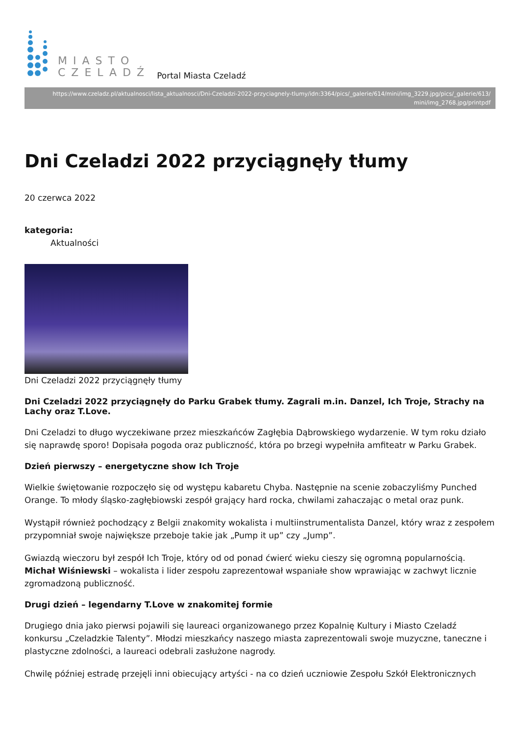MIASTO
CZELADŹ
Portal Miasta Czeladź
https://www.czeladz.pl/aktualnosci/lista_aktualnosci/Dni-Czeladzi-2022-przyciagnely-tlumy/idn:3364/pics/_galerie/614/mini/img_3229.jpg/pics/_galerie/613/ mini/img_2768.jpg/printpdf
Dni Czeladzi 2022 przyciągnęły tłumy
20 czerwca 2022
kategoria:
Aktualności
Dni Czeladzi 2022 przyciągnęły tłumy
Dni Czeladzi 2022 przyciągnęły do Parku Grabek tłumy. Zagrali m.in. Danzel, Ich Troje, Strachy na Lachy oraz T.Love.
Dni Czeladzi to długo wyczekiwane przez mieszkańców Zagłębia Dąbrowskiego wydarzenie. W tym roku działo się naprawdę sporo! Dopisała pogoda oraz publiczność, która po brzegi wypełniła amfiteatr w Parku Grabek.
Dzień pierwszy – energetyczne show Ich Troje
Wielkie świętowanie rozpoczęło się od występu kabaretu Chyba. Następnie na scenie zobaczyliśmy Punched Orange. To młody śląsko-zagłębiowski zespół grający hard rocka, chwilami zahaczając o metal oraz punk.
Wystąpił również pochodzący z Belgii znakomity wokalista i multiinstrumentalista Danzel, który wraz z zespołem przypomniał swoje największe przeboje takie jak „Pump it up” czy „Jump”.
Gwiazdą wieczoru był zespół Ich Troje, który od od ponad ćwierć wieku cieszy się ogromną popularnością. Michał Wiśniewski – wokalista i lider zespołu zaprezentował wspaniałe show wprawiając w zachwyt licznie zgromadzoną publiczność.
Drugi dzień – legendarny T.Love w znakomitej formie
Drugiego dnia jako pierwsi pojawili się laureaci organizowanego przez Kopalnię Kultury i Miasto Czeladź konkursu „Czeladzkie Talenty”. Młodzi mieszkańcy naszego miasta zaprezentowali swoje muzyczne, taneczne i plastyczne zdolności, a laureaci odebrali zasłużone nagrody.
Chwilę później estradę przejęli inni obiecujący artyści - na co dzień uczniowie Zespołu Szkół Elektronicznych